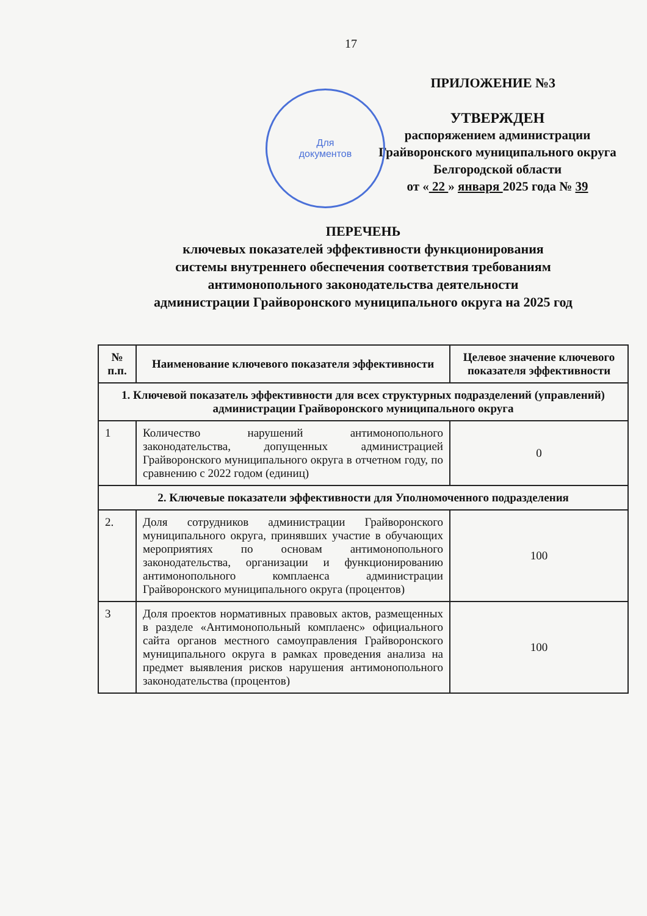17
ПРИЛОЖЕНИЕ №3
Для
документов
УТВЕРЖДЕН
распоряжением администрации
Грайворонского муниципального округа
Белгородской области
от « 22 » января 2025 года № 39
ПЕРЕЧЕНЬ
ключевых показателей эффективности функционирования
системы внутреннего обеспечения соответствия требованиям
антимонопольного законодательства деятельности
администрации Грайворонского муниципального округа на 2025 год
| № п.п. | Наименование ключевого показателя эффективности | Целевое значение ключевого показателя эффективности |
| --- | --- | --- |
| 1. Ключевой показатель эффективности для всех структурных подразделений (управлений) администрации Грайворонского муниципального округа | | |
| 1 | Количество нарушений антимонопольного законодательства, допущенных администрацией Грайворонского муниципального округа в отчетном году, по сравнению с 2022 годом (единиц) | 0 |
| 2. Ключевые показатели эффективности для Уполномоченного подразделения | | |
| 2. | Доля сотрудников администрации Грайворонского муниципального округа, принявших участие в обучающих мероприятиях по основам антимонопольного законодательства, организации и функционированию антимонопольного комплаенса администрации Грайворонского муниципального округа (процентов) | 100 |
| 3 | Доля проектов нормативных правовых актов, размещенных в разделе «Антимонопольный комплаенс» официального сайта органов местного самоуправления Грайворонского муниципального округа в рамках проведения анализа на предмет выявления рисков нарушения антимонопольного законодательства (процентов) | 100 |